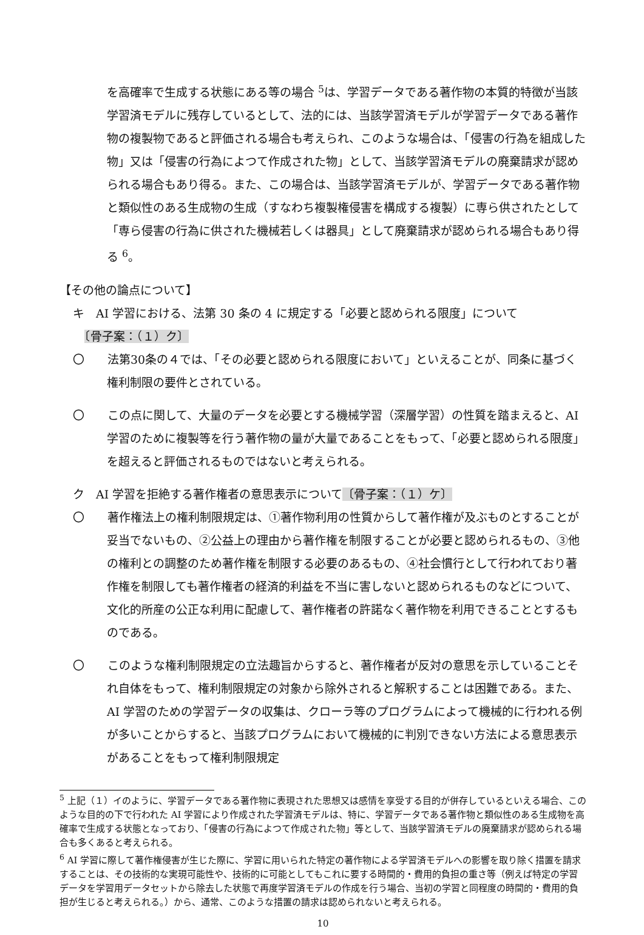を高確率で生成する状態にある等の場合 <sup>5</sup>は、学習データである著作物の本質的特徴が当該学習済モデルに残存しているとして、法的には、当該学習済モデルが学習データである著作物の複製物であると評価される場合も考えられ、このような場合は、「侵害の行為を組成した物」又は「侵害の行為によつて作成された物」として、当該学習済モデルの廃棄請求が認められる場合もあり得る。また、この場合は、当該学習済モデルが、学習データである著作物と類似性のある生成物の生成（すなわち複製権侵害を構成する複製）に専ら供されたとして「専ら侵害の行為に供された機械若しくは器具」として廃棄請求が認められる場合もあり得る <sup>6</sup>。
【その他の論点について】
キ　AI 学習における、法第 30 条の 4 に規定する「必要と認められる限度」について
　〔骨子案：（１）ク〕
〇　　法第30条の４では、「その必要と認められる限度において」といえることが、同条に基づく権利制限の要件とされている。
〇　　この点に関して、大量のデータを必要とする機械学習（深層学習）の性質を踏まえると、AI 学習のために複製等を行う著作物の量が大量であることをもって、「必要と認められる限度」を超えると評価されるものではないと考えられる。
ク　AI 学習を拒絶する著作権者の意思表示について〔骨子案：（１）ケ〕
〇　　著作権法上の権利制限規定は、①著作物利用の性質からして著作権が及ぶものとすることが妥当でないもの、②公益上の理由から著作権を制限することが必要と認められるもの、③他の権利との調整のため著作権を制限する必要のあるもの、④社会慣行として行われており著作権を制限しても著作権者の経済的利益を不当に害しないと認められるものなどについて、文化的所産の公正な利用に配慮して、著作権者の許諾なく著作物を利用できることとするものである。
〇　　このような権利制限規定の立法趣旨からすると、著作権者が反対の意思を示していることそれ自体をもって、権利制限規定の対象から除外されると解釈することは困難である。また、AI 学習のための学習データの収集は、クローラ等のプログラムによって機械的に行われる例が多いことからすると、当該プログラムにおいて機械的に判別できない方法による意思表示があることをもって権利制限規定
<sup>5</sup> 上記（１）イのように、学習データである著作物に表現された思想又は感情を享受する目的が併存しているといえる場合、このような目的の下で行われた AI 学習により作成された学習済モデルは、特に、学習データである著作物と類似性のある生成物を高確率で生成する状態となっており、「侵害の行為によつて作成された物」等として、当該学習済モデルの廃棄請求が認められる場合も多くあると考えられる。
<sup>6</sup> AI 学習に際して著作権侵害が生じた際に、学習に用いられた特定の著作物による学習済モデルへの影響を取り除く措置を請求することは、その技術的な実現可能性や、技術的に可能としてもこれに要する時間的・費用的負担の重さ等（例えば特定の学習データを学習用データセットから除去した状態で再度学習済モデルの作成を行う場合、当初の学習と同程度の時間的・費用的負担が生じると考えられる。）から、通常、このような措置の請求は認められないと考えられる。
10